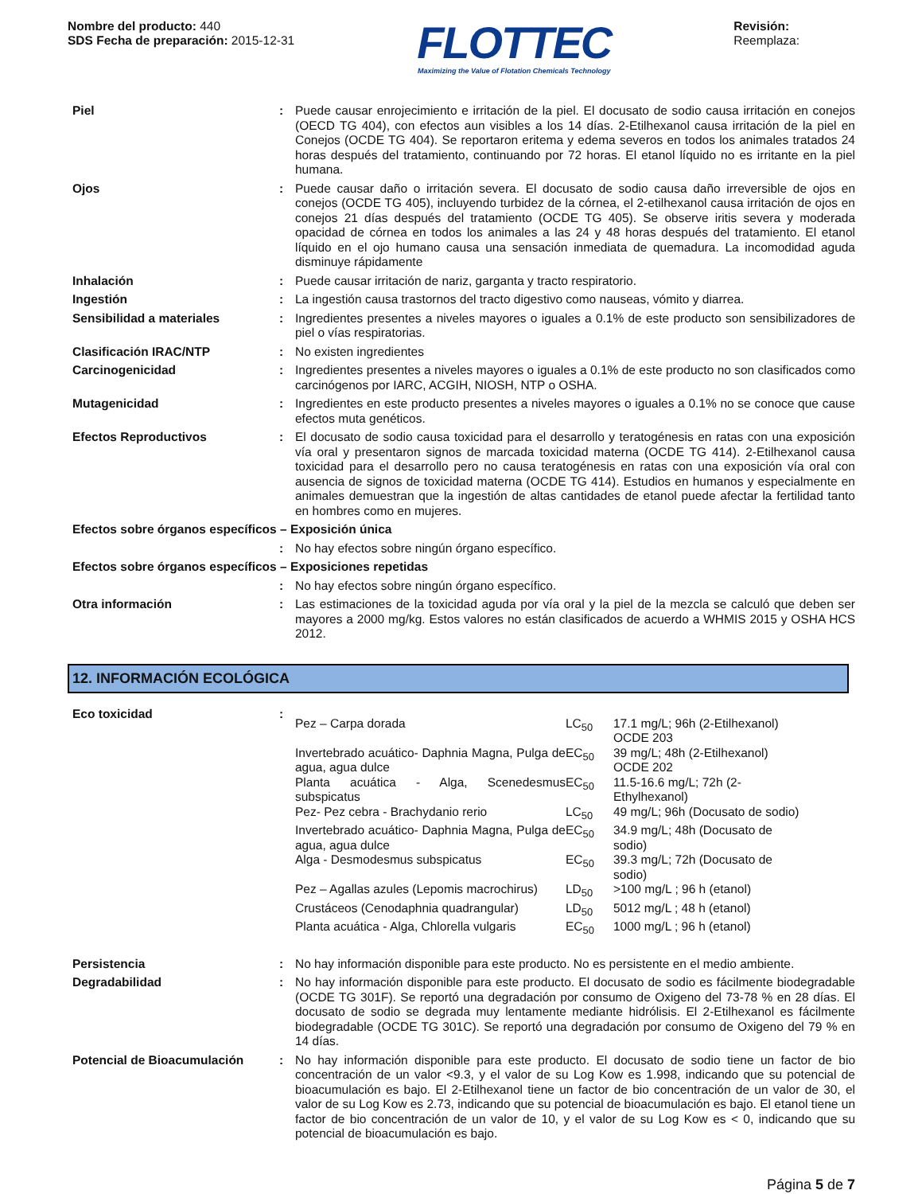Nombre del producto: 440
SDS Fecha de preparación: 2015-12-31
FLOTTEC
Maximizing the Value of Flotation Chemicals Technology
Revisión:
Reemplaza:
| Piel | : | Puede causar enrojecimiento e irritación de la piel. El docusato de sodio causa irritación en conejos (OECD TG 404), con efectos aun visibles a los 14 días. 2-Etilhexanol causa irritación de la piel en Conejos (OCDE TG 404). Se reportaron eritema y edema severos en todos los animales tratados 24 horas después del tratamiento, continuando por 72 horas. El etanol líquido no es irritante en la piel humana. |
| Ojos | : | Puede causar daño o irritación severa. El docusato de sodio causa daño irreversible de ojos en conejos (OCDE TG 405), incluyendo turbidez de la córnea, el 2-etilhexanol causa irritación de ojos en conejos 21 días después del tratamiento (OCDE TG 405). Se observe iritis severa y moderada opacidad de córnea en todos los animales a las 24 y 48 horas después del tratamiento. El etanol líquido en el ojo humano causa una sensación inmediata de quemadura. La incomodidad aguda disminuye rápidamente |
| Inhalación | : | Puede causar irritación de nariz, garganta y tracto respiratorio. |
| Ingestión | : | La ingestión causa trastornos del tracto digestivo como nauseas, vómito y diarrea. |
| Sensibilidad a materiales | : | Ingredientes presentes a niveles mayores o iguales a 0.1% de este producto son sensibilizadores de piel o vías respiratorias. |
| Clasificación IRAC/NTP | : | No existen ingredientes |
| Carcinogenicidad | : | Ingredientes presentes a niveles mayores o iguales a 0.1% de este producto no son clasificados como carcinógenos por IARC, ACGIH, NIOSH, NTP o OSHA. |
| Mutagenicidad | : | Ingredientes en este producto presentes a niveles mayores o iguales a 0.1% no se conoce que cause efectos muta genéticos. |
| Efectos Reproductivos | : | El docusato de sodio causa toxicidad para el desarrollo y teratogénesis en ratas con una exposición vía oral y presentaron signos de marcada toxicidad materna (OCDE TG 414). 2-Etilhexanol causa toxicidad para el desarrollo pero no causa teratogénesis en ratas con una exposición vía oral con ausencia de signos de toxicidad materna (OCDE TG 414). Estudios en humanos y especialmente en animales demuestran que la ingestión de altas cantidades de etanol puede afectar la fertilidad tanto en hombres como en mujeres. |
| Efectos sobre órganos específicos – Exposición única | | |
| | : | No hay efectos sobre ningún órgano específico. |
| Efectos sobre órganos específicos – Exposiciones repetidas | | |
| | : | No hay efectos sobre ningún órgano específico. |
| Otra información | : | Las estimaciones de la toxicidad aguda por vía oral y la piel de la mezcla se calculó que deben ser mayores a 2000 mg/kg. Estos valores no están clasificados de acuerdo a WHMIS 2015 y OSHA HCS 2012. |
12. INFORMACIÓN ECOLÓGICA
| Eco toxicidad | : | / Pez – Carpa dorada / LC<sub>50</sub> / 17.1 mg/L; 96h (2-Etilhexanol) OCDE 203 / / Invertebrado acuático- Daphnia Magna, Pulga de agua, agua dulce / EC<sub>50</sub> / 39 mg/L; 48h (2-Etilhexanol) OCDE 202 / / Planta acuática - Alga, Scenedesmus subspicatus / EC<sub>50</sub> / 11.5-16.6 mg/L; 72h (2- Ethylhexanol) / / Pez- Pez cebra - Brachydanio rerio / LC<sub>50</sub> / 49 mg/L; 96h (Docusato de sodio) / / Invertebrado acuático- Daphnia Magna, Pulga de agua, agua dulce / EC<sub>50</sub> / 34.9 mg/L; 48h (Docusato de sodio) / / Alga - Desmodesmus subspicatus / EC<sub>50</sub> / 39.3 mg/L; 72h (Docusato de sodio) / / Pez – Agallas azules (Lepomis macrochirus) / LD<sub>50</sub> / >100 mg/L ; 96 h (etanol) / / Crustáceos (Cenodaphnia quadrangular) / LD<sub>50</sub> / 5012 mg/L ; 48 h (etanol) / / Planta acuática - Alga, Chlorella vulgaris / EC<sub>50</sub> / 1000 mg/L ; 96 h (etanol) / |
| Persistencia | : | No hay información disponible para este producto. No es persistente en el medio ambiente. |
| Degradabilidad | : | No hay información disponible para este producto. El docusato de sodio es fácilmente biodegradable (OCDE TG 301F). Se reportó una degradación por consumo de Oxigeno del 73-78 % en 28 días. El docusato de sodio se degrada muy lentamente mediante hidrólisis. El 2-Etilhexanol es fácilmente biodegradable (OCDE TG 301C). Se reportó una degradación por consumo de Oxigeno del 79 % en 14 días. |
| Potencial de Bioacumulación | : | No hay información disponible para este producto. El docusato de sodio tiene un factor de bio concentración de un valor <9.3, y el valor de su Log Kow es 1.998, indicando que su potencial de bioacumulación es bajo. El 2-Etilhexanol tiene un factor de bio concentración de un valor de 30, el valor de su Log Kow es 2.73, indicando que su potencial de bioacumulación es bajo. El etanol tiene un factor de bio concentración de un valor de 10, y el valor de su Log Kow es < 0, indicando que su potencial de bioacumulación es bajo. |
Página 5 de 7